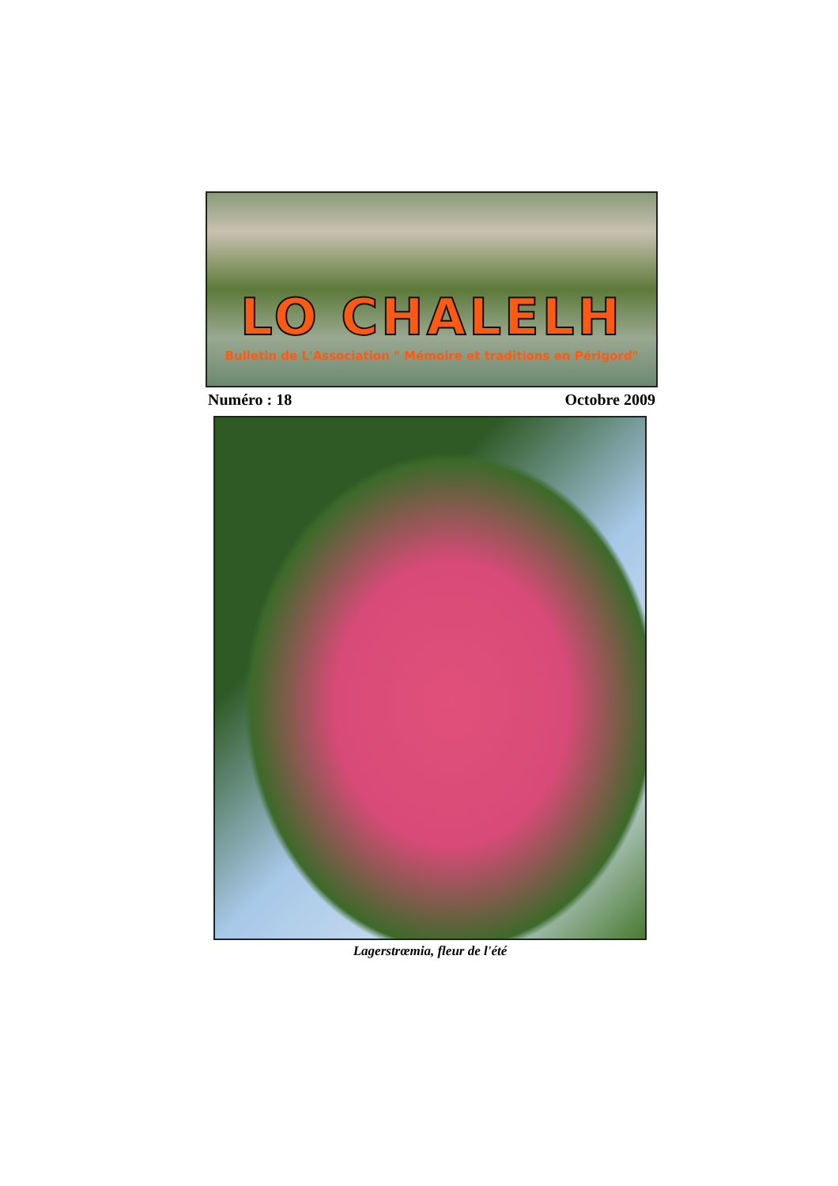LO CHALELH
Bulletin de L'Association " Mémoire et traditions en Périgord"
Numéro : 18 Octobre 2009
Lagerstrœmia, fleur de l'été